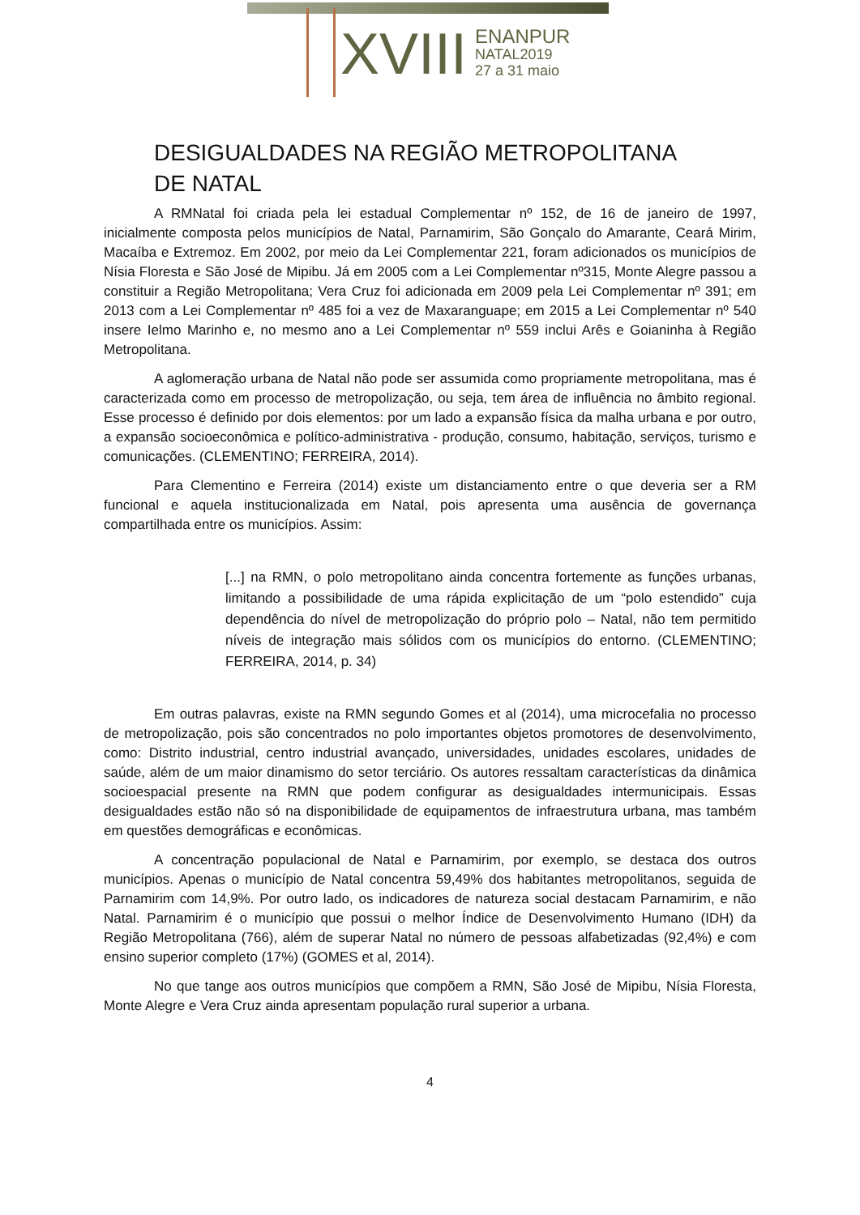XVIII
ENANPUR
NATAL2019
27 a 31 maio
DESIGUALDADES NA REGIÃO METROPOLITANA DE NATAL
A RMNatal foi criada pela lei estadual Complementar nº 152, de 16 de janeiro de 1997, inicialmente composta pelos municípios de Natal, Parnamirim, São Gonçalo do Amarante, Ceará Mirim, Macaíba e Extremoz. Em 2002, por meio da Lei Complementar 221, foram adicionados os municípios de Nísia Floresta e São José de Mipibu. Já em 2005 com a Lei Complementar nº315, Monte Alegre passou a constituir a Região Metropolitana; Vera Cruz foi adicionada em 2009 pela Lei Complementar nº 391; em 2013 com a Lei Complementar nº 485 foi a vez de Maxaranguape; em 2015 a Lei Complementar nº 540 insere Ielmo Marinho e, no mesmo ano a Lei Complementar nº 559 inclui Arês e Goianinha à Região Metropolitana.
A aglomeração urbana de Natal não pode ser assumida como propriamente metropolitana, mas é caracterizada como em processo de metropolização, ou seja, tem área de influência no âmbito regional. Esse processo é definido por dois elementos: por um lado a expansão física da malha urbana e por outro, a expansão socioeconômica e político-administrativa - produção, consumo, habitação, serviços, turismo e comunicações. (CLEMENTINO; FERREIRA, 2014).
Para Clementino e Ferreira (2014) existe um distanciamento entre o que deveria ser a RM funcional e aquela institucionalizada em Natal, pois apresenta uma ausência de governança compartilhada entre os municípios. Assim:
[...] na RMN, o polo metropolitano ainda concentra fortemente as funções urbanas, limitando a possibilidade de uma rápida explicitação de um “polo estendido” cuja dependência do nível de metropolização do próprio polo – Natal, não tem permitido níveis de integração mais sólidos com os municípios do entorno. (CLEMENTINO; FERREIRA, 2014, p. 34)
Em outras palavras, existe na RMN segundo Gomes et al (2014), uma microcefalia no processo de metropolização, pois são concentrados no polo importantes objetos promotores de desenvolvimento, como: Distrito industrial, centro industrial avançado, universidades, unidades escolares, unidades de saúde, além de um maior dinamismo do setor terciário. Os autores ressaltam características da dinâmica socioespacial presente na RMN que podem configurar as desigualdades intermunicipais. Essas desigualdades estão não só na disponibilidade de equipamentos de infraestrutura urbana, mas também em questões demográficas e econômicas.
A concentração populacional de Natal e Parnamirim, por exemplo, se destaca dos outros municípios. Apenas o município de Natal concentra 59,49% dos habitantes metropolitanos, seguida de Parnamirim com 14,9%. Por outro lado, os indicadores de natureza social destacam Parnamirim, e não Natal. Parnamirim é o município que possui o melhor Índice de Desenvolvimento Humano (IDH) da Região Metropolitana (766), além de superar Natal no número de pessoas alfabetizadas (92,4%) e com ensino superior completo (17%) (GOMES et al, 2014).
No que tange aos outros municípios que compõem a RMN, São José de Mipibu, Nísia Floresta, Monte Alegre e Vera Cruz ainda apresentam população rural superior a urbana.
4